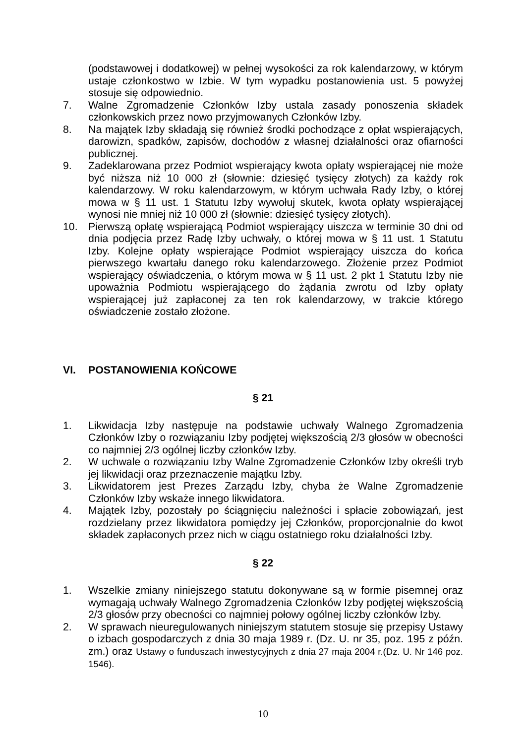(podstawowej i dodatkowej) w pełnej wysokości za rok kalendarzowy, w którym ustaje członkostwo w Izbie. W tym wypadku postanowienia ust. 5 powyżej stosuje się odpowiednio.
7. Walne Zgromadzenie Członków Izby ustala zasady ponoszenia składek członkowskich przez nowo przyjmowanych Członków Izby.
8. Na majątek Izby składają się również środki pochodzące z opłat wspierających, darowizn, spadków, zapisów, dochodów z własnej działalności oraz ofiarności publicznej.
9. Zadeklarowana przez Podmiot wspierający kwota opłaty wspierającej nie może być niższa niż 10 000 zł (słownie: dziesięć tysięcy złotych) za każdy rok kalendarzowy. W roku kalendarzowym, w którym uchwała Rady Izby, o której mowa w § 11 ust. 1 Statutu Izby wywołuj skutek, kwota opłaty wspierającej wynosi nie mniej niż 10 000 zł (słownie: dziesięć tysięcy złotych).
10. Pierwszą opłatę wspierającą Podmiot wspierający uiszcza w terminie 30 dni od dnia podjęcia przez Radę Izby uchwały, o której mowa w § 11 ust. 1 Statutu Izby. Kolejne opłaty wspierające Podmiot wspierający uiszcza do końca pierwszego kwartału danego roku kalendarzowego. Złożenie przez Podmiot wspierający oświadczenia, o którym mowa w § 11 ust. 2 pkt 1 Statutu Izby nie upoważnia Podmiotu wspierającego do żądania zwrotu od Izby opłaty wspierającej już zapłaconej za ten rok kalendarzowy, w trakcie którego oświadczenie zostało złożone.
VI. POSTANOWIENIA KOŃCOWE
§ 21
1. Likwidacja Izby następuje na podstawie uchwały Walnego Zgromadzenia Członków Izby o rozwiązaniu Izby podjętej większością 2/3 głosów w obecności co najmniej 2/3 ogólnej liczby członków Izby.
2. W uchwale o rozwiązaniu Izby Walne Zgromadzenie Członków Izby określi tryb jej likwidacji oraz przeznaczenie majątku Izby.
3. Likwidatorem jest Prezes Zarządu Izby, chyba że Walne Zgromadzenie Członków Izby wskaże innego likwidatora.
4. Majątek Izby, pozostały po ściągnięciu należności i spłacie zobowiązań, jest rozdzielany przez likwidatora pomiędzy jej Członków, proporcjonalnie do kwot składek zapłaconych przez nich w ciągu ostatniego roku działalności Izby.
§ 22
1. Wszelkie zmiany niniejszego statutu dokonywane są w formie pisemnej oraz wymagają uchwały Walnego Zgromadzenia Członków Izby podjętej większością 2/3 głosów przy obecności co najmniej połowy ogólnej liczby członków Izby.
2. W sprawach nieuregulowanych niniejszym statutem stosuje się przepisy Ustawy o izbach gospodarczych z dnia 30 maja 1989 r. (Dz. U. nr 35, poz. 195 z późn. zm.) oraz Ustawy o funduszach inwestycyjnych z dnia 27 maja 2004 r.(Dz. U. Nr 146 poz. 1546).
10